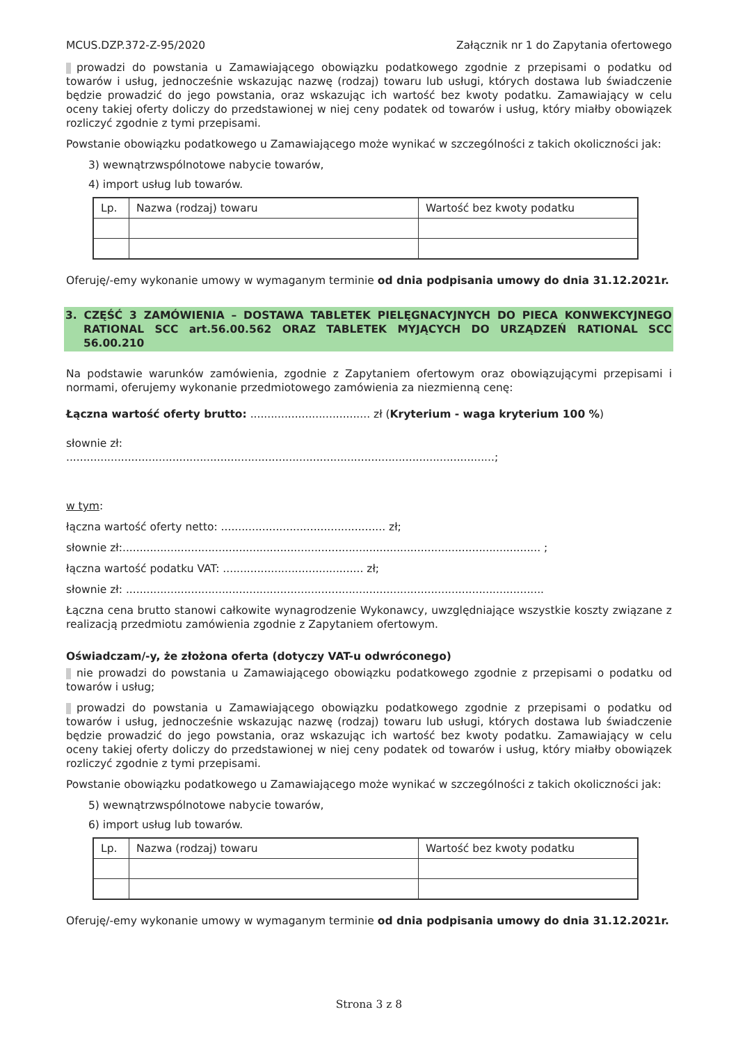MCUS.DZP.372-Z-95/2020 Załącznik nr 1 do Zapytania ofertowego
prowadzi do powstania u Zamawiającego obowiązku podatkowego zgodnie z przepisami o podatku od towarów i usług, jednocześnie wskazując nazwę (rodzaj) towaru lub usługi, których dostawa lub świadczenie będzie prowadzić do jego powstania, oraz wskazując ich wartość bez kwoty podatku. Zamawiający w celu oceny takiej oferty doliczy do przedstawionej w niej ceny podatek od towarów i usług, który miałby obowiązek rozliczyć zgodnie z tymi przepisami.
Powstanie obowiązku podatkowego u Zamawiającego może wynikać w szczególności z takich okoliczności jak:
3) wewnątrzwspólnotowe nabycie towarów,
4) import usług lub towarów.
| Lp. | Nazwa (rodzaj) towaru | Wartość bez kwoty podatku |
Oferuję/-emy wykonanie umowy w wymaganym terminie od dnia podpisania umowy do dnia 31.12.2021r.
3. CZĘŚĆ 3 ZAMÓWIENIA – DOSTAWA TABLETEK PIELĘGNACYJNYCH DO PIECA KONWEKCYJNEGO RATIONAL SCC art.56.00.562 ORAZ TABLETEK MYJĄCYCH DO URZĄDZEŃ RATIONAL SCC 56.00.210
Na podstawie warunków zamówienia, zgodnie z Zapytaniem ofertowym oraz obowiązującymi przepisami i normami, oferujemy wykonanie przedmiotowego zamówienia za niezmienną cenę:
Łączna wartość oferty brutto: ................................... zł (Kryterium - waga kryterium 100 %)
słownie zł:
.............................................................................................................................;
w tym:
łączna wartość oferty netto: ................................................ zł;
słownie zł:.......................................................................................................................... ;
łączna wartość podatku VAT: ......................................... zł;
słownie zł: ..........................................................................................................................
Łączna cena brutto stanowi całkowite wynagrodzenie Wykonawcy, uwzględniające wszystkie koszty związane z realizacją przedmiotu zamówienia zgodnie z Zapytaniem ofertowym.
Oświadczam/-y, że złożona oferta (dotyczy VAT-u odwróconego)
nie prowadzi do powstania u Zamawiającego obowiązku podatkowego zgodnie z przepisami o podatku od towarów i usług;
prowadzi do powstania u Zamawiającego obowiązku podatkowego zgodnie z przepisami o podatku od towarów i usług, jednocześnie wskazując nazwę (rodzaj) towaru lub usługi, których dostawa lub świadczenie będzie prowadzić do jego powstania, oraz wskazując ich wartość bez kwoty podatku. Zamawiający w celu oceny takiej oferty doliczy do przedstawionej w niej ceny podatek od towarów i usług, który miałby obowiązek rozliczyć zgodnie z tymi przepisami.
Powstanie obowiązku podatkowego u Zamawiającego może wynikać w szczególności z takich okoliczności jak:
5) wewnątrzwspólnotowe nabycie towarów,
6) import usług lub towarów.
| Lp. | Nazwa (rodzaj) towaru | Wartość bez kwoty podatku |
Oferuję/-emy wykonanie umowy w wymaganym terminie od dnia podpisania umowy do dnia 31.12.2021r.
Strona 3 z 8